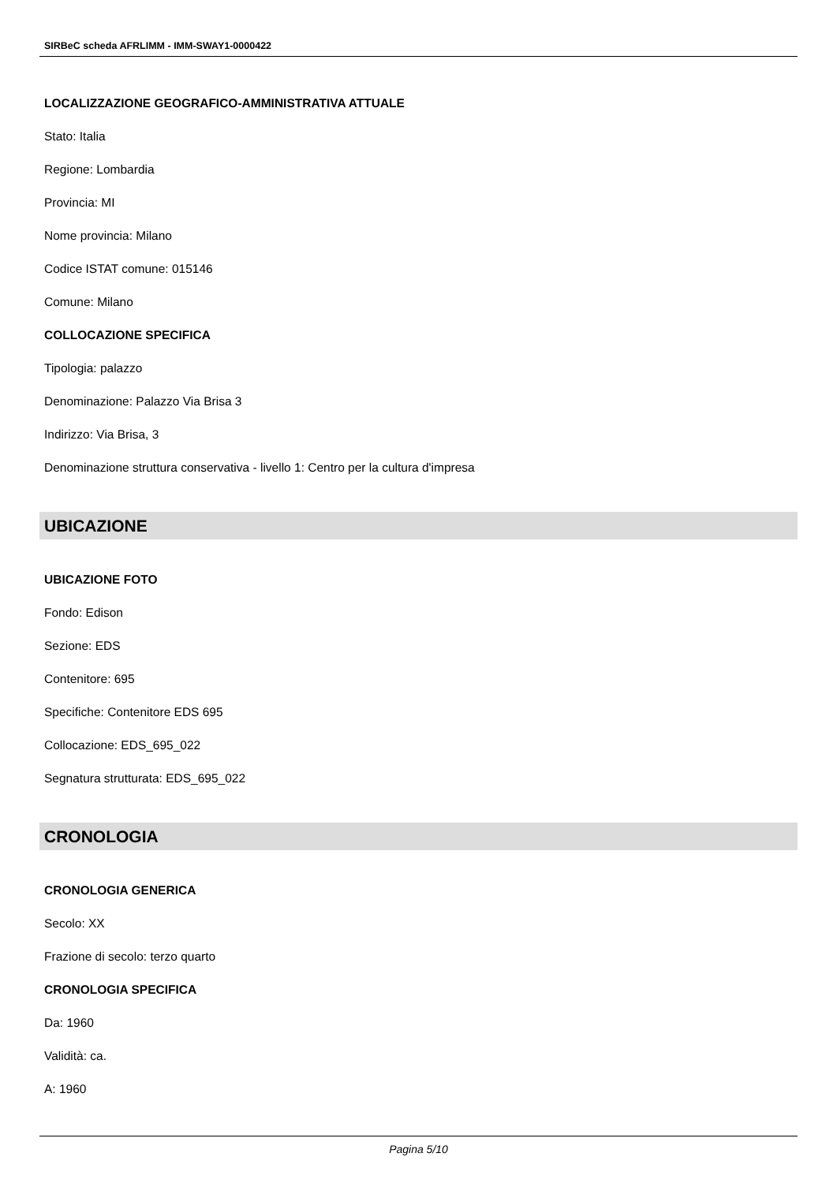SIRBeC scheda AFRLIMM - IMM-SWAY1-0000422
LOCALIZZAZIONE GEOGRAFICO-AMMINISTRATIVA ATTUALE
Stato: Italia
Regione: Lombardia
Provincia: MI
Nome provincia: Milano
Codice ISTAT comune: 015146
Comune: Milano
COLLOCAZIONE SPECIFICA
Tipologia: palazzo
Denominazione: Palazzo Via Brisa 3
Indirizzo: Via Brisa, 3
Denominazione struttura conservativa - livello 1: Centro per la cultura d'impresa
UBICAZIONE
UBICAZIONE FOTO
Fondo: Edison
Sezione: EDS
Contenitore: 695
Specifiche: Contenitore EDS 695
Collocazione: EDS_695_022
Segnatura strutturata: EDS_695_022
CRONOLOGIA
CRONOLOGIA GENERICA
Secolo: XX
Frazione di secolo: terzo quarto
CRONOLOGIA SPECIFICA
Da: 1960
Validità: ca.
A: 1960
Pagina 5/10